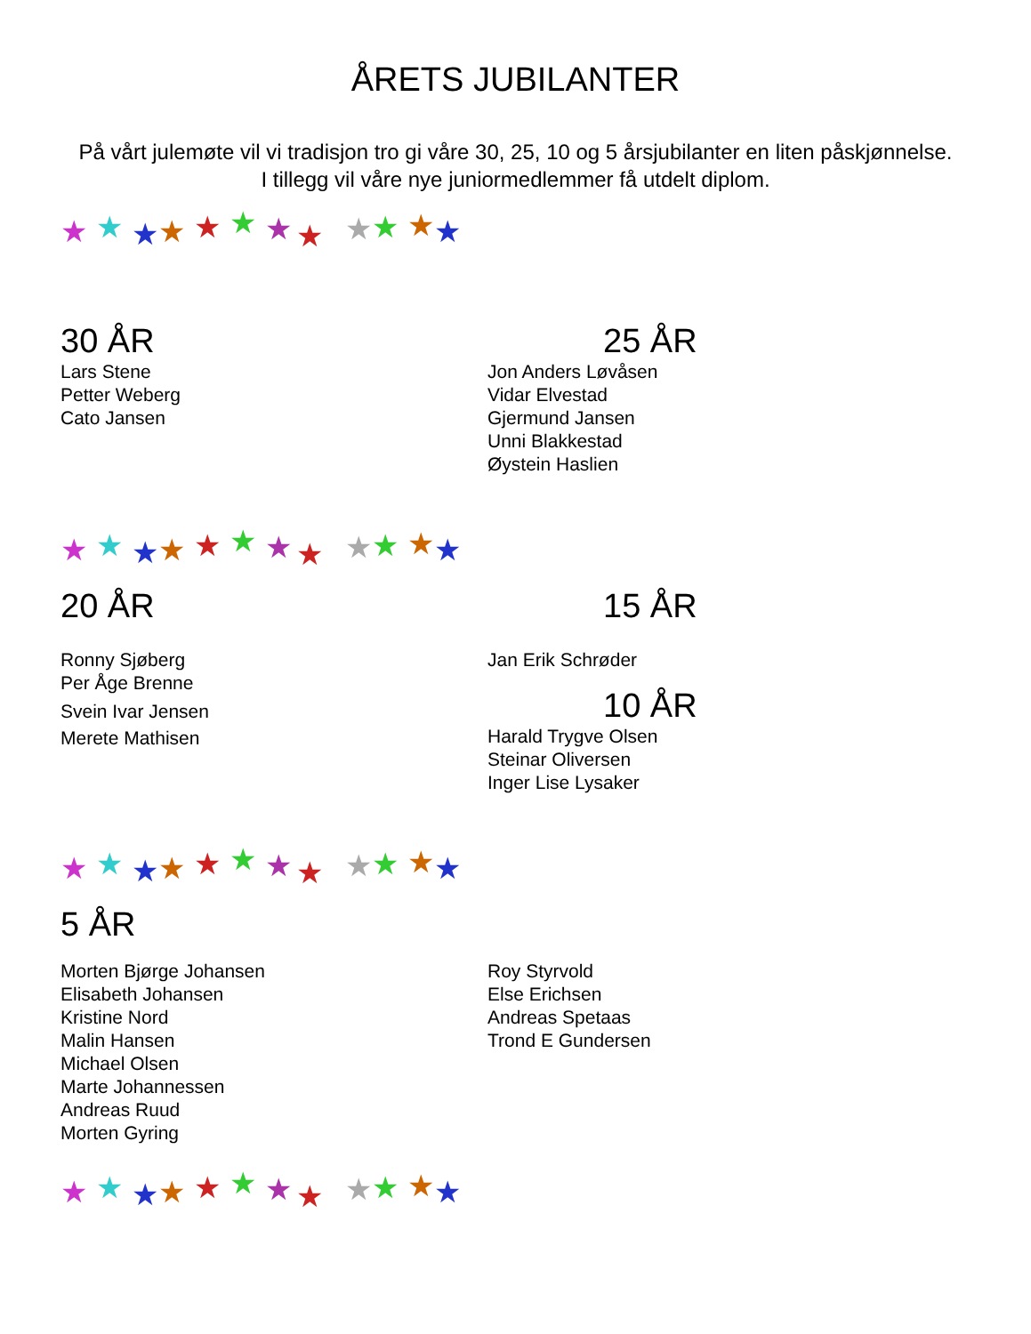ÅRETS JUBILANTER
På vårt julemøte vil vi tradisjon tro gi våre 30, 25, 10 og 5 årsjubilanter en liten påskjønnelse.
I tillegg vil våre nye juniormedlemmer få utdelt diplom.
★
★
★
★
★
★
★
★
★
★
★
★
30 ÅR
Lars Stene
Petter Weberg
Cato Jansen
25 ÅR
Jon Anders Løvåsen
Vidar Elvestad
Gjermund Jansen
Unni Blakkestad
Øystein Haslien
★
★
★
★
★
★
★
★
★
★
★
★
20 ÅR
Ronny Sjøberg
Per Åge Brenne
Svein Ivar Jensen
Merete Mathisen
15 ÅR
Jan Erik Schrøder
10 ÅR
Harald Trygve Olsen
Steinar Oliversen
Inger Lise Lysaker
★
★
★
★
★
★
★
★
★
★
★
★
5 ÅR
Morten Bjørge Johansen
Elisabeth Johansen
Kristine Nord
Malin Hansen
Michael Olsen
Marte Johannessen
Andreas Ruud
Morten Gyring
Roy Styrvold
Else Erichsen
Andreas Spetaas
Trond E Gundersen
★
★
★
★
★
★
★
★
★
★
★
★